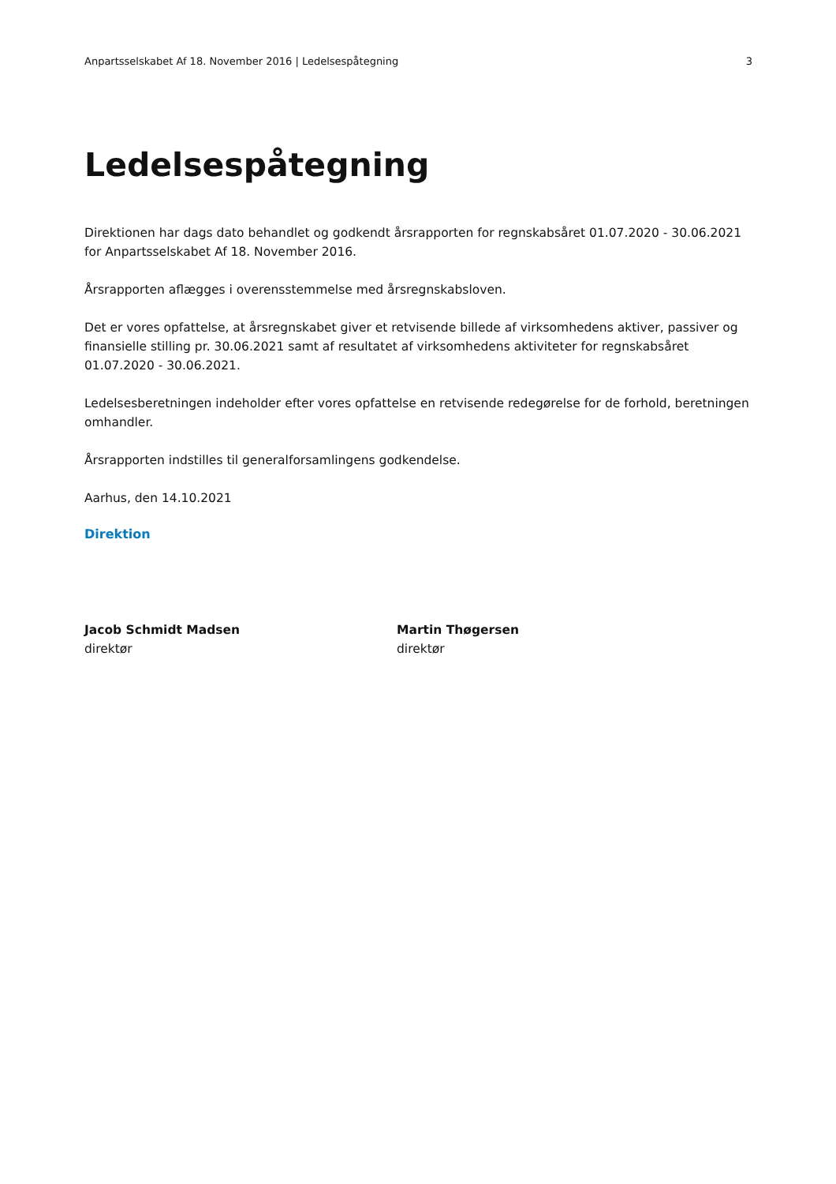Anpartsselskabet Af 18. November 2016 | Ledelsespåtegning 3
Ledelsespåtegning
Direktionen har dags dato behandlet og godkendt årsrapporten for regnskabsåret 01.07.2020 - 30.06.2021 for Anpartsselskabet Af 18. November 2016.
Årsrapporten aflægges i overensstemmelse med årsregnskabsloven.
Det er vores opfattelse, at årsregnskabet giver et retvisende billede af virksomhedens aktiver, passiver og finansielle stilling pr. 30.06.2021 samt af resultatet af virksomhedens aktiviteter for regnskabsåret 01.07.2020 - 30.06.2021.
Ledelsesberetningen indeholder efter vores opfattelse en retvisende redegørelse for de forhold, beretningen omhandler.
Årsrapporten indstilles til generalforsamlingens godkendelse.
Aarhus, den 14.10.2021
Direktion
Jacob Schmidt Madsen
direktør
Martin Thøgersen
direktør